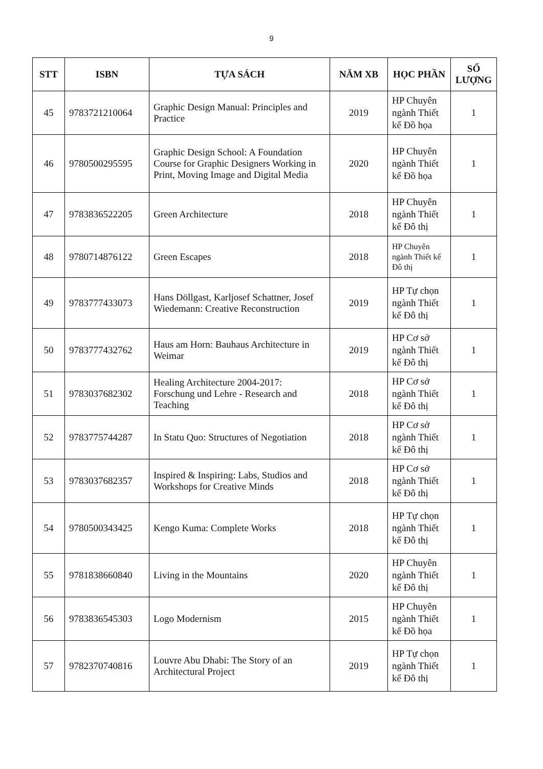9
| STT | ISBN | TỰA SÁCH | NĂM XB | HỌC PHẦN | SỐ LƯỢNG |
| --- | --- | --- | --- | --- | --- |
| 45 | 9783721210064 | Graphic Design Manual: Principles and Practice | 2019 | HP Chuyên ngành Thiết kế Đồ họa | 1 |
| 46 | 9780500295595 | Graphic Design School: A Foundation Course for Graphic Designers Working in Print, Moving Image and Digital Media | 2020 | HP Chuyên ngành Thiết kế Đồ họa | 1 |
| 47 | 9783836522205 | Green Architecture | 2018 | HP Chuyên ngành Thiết kế Đô thị | 1 |
| 48 | 9780714876122 | Green Escapes | 2018 | HP Chuyên ngành Thiết kế Đô thị | 1 |
| 49 | 9783777433073 | Hans Döllgast, Karljosef Schattner, Josef Wiedemann: Creative Reconstruction | 2019 | HP Tự chọn ngành Thiết kế Đô thị | 1 |
| 50 | 9783777432762 | Haus am Horn: Bauhaus Architecture in Weimar | 2019 | HP Cơ sở ngành Thiết kế Đô thị | 1 |
| 51 | 9783037682302 | Healing Architecture 2004-2017: Forschung und Lehre - Research and Teaching | 2018 | HP Cơ sở ngành Thiết kế Đô thị | 1 |
| 52 | 9783775744287 | In Statu Quo: Structures of Negotiation | 2018 | HP Cơ sở ngành Thiết kế Đô thị | 1 |
| 53 | 9783037682357 | Inspired & Inspiring: Labs, Studios and Workshops for Creative Minds | 2018 | HP Cơ sở ngành Thiết kế Đô thị | 1 |
| 54 | 9780500343425 | Kengo Kuma: Complete Works | 2018 | HP Tự chọn ngành Thiết kế Đô thị | 1 |
| 55 | 9781838660840 | Living in the Mountains | 2020 | HP Chuyên ngành Thiết kế Đô thị | 1 |
| 56 | 9783836545303 | Logo Modernism | 2015 | HP Chuyên ngành Thiết kế Đồ họa | 1 |
| 57 | 9782370740816 | Louvre Abu Dhabi: The Story of an Architectural Project | 2019 | HP Tự chọn ngành Thiết kế Đô thị | 1 |